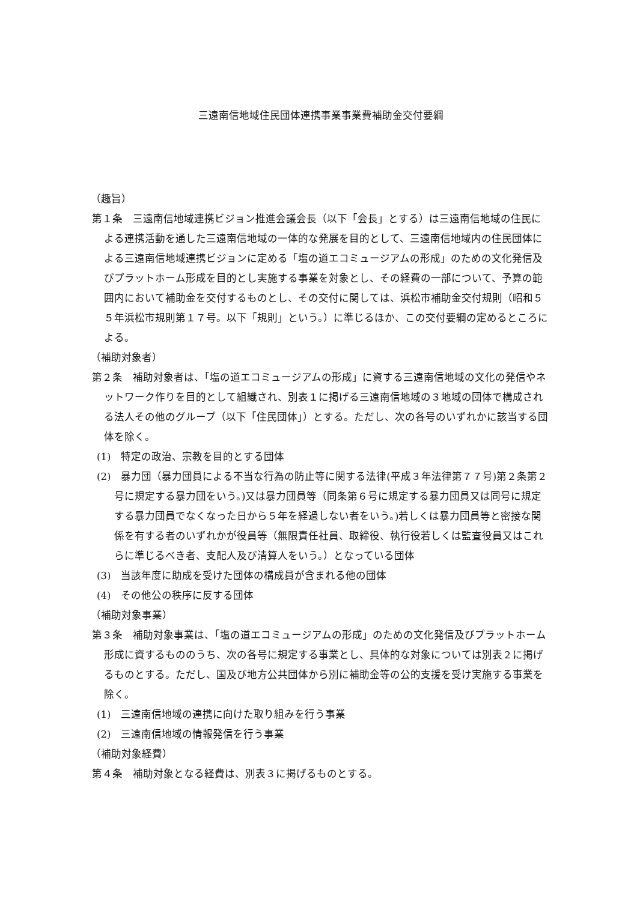三遠南信地域住民団体連携事業事業費補助金交付要綱
（趣旨）
第１条　三遠南信地域連携ビジョン推進会議会長（以下「会長」とする）は三遠南信地域の住民による連携活動を通した三遠南信地域の一体的な発展を目的として、三遠南信地域内の住民団体による三遠南信地域連携ビジョンに定める「塩の道エコミュージアムの形成」のための文化発信及びプラットホーム形成を目的とし実施する事業を対象とし、その経費の一部について、予算の範囲内において補助金を交付するものとし、その交付に関しては、浜松市補助金交付規則（昭和５５年浜松市規則第１７号。以下「規則」という。）に準じるほか、この交付要綱の定めるところによる。
（補助対象者）
第２条　補助対象者は、「塩の道エコミュージアムの形成」に資する三遠南信地域の文化の発信やネットワーク作りを目的として組織され、別表１に掲げる三遠南信地域の３地域の団体で構成される法人その他のグループ（以下「住民団体」）とする。ただし、次の各号のいずれかに該当する団体を除く。
(1)　特定の政治、宗教を目的とする団体
(2)　暴力団（暴力団員による不当な行為の防止等に関する法律(平成３年法律第７７号)第２条第２号に規定する暴力団をいう。)又は暴力団員等（同条第６号に規定する暴力団員又は同号に規定する暴力団員でなくなった日から５年を経過しない者をいう。)若しくは暴力団員等と密接な関係を有する者のいずれかが役員等（無限責任社員、取締役、執行役若しくは監査役員又はこれらに準じるべき者、支配人及び清算人をいう。）となっている団体
(3)　当該年度に助成を受けた団体の構成員が含まれる他の団体
(4)　その他公の秩序に反する団体
（補助対象事業）
第３条　補助対象事業は、「塩の道エコミュージアムの形成」のための文化発信及びプラットホーム形成に資するもののうち、次の各号に規定する事業とし、具体的な対象については別表２に掲げるものとする。ただし、国及び地方公共団体から別に補助金等の公的支援を受け実施する事業を除く。
(1)　三遠南信地域の連携に向けた取り組みを行う事業
(2)　三遠南信地域の情報発信を行う事業
（補助対象経費）
第４条　補助対象となる経費は、別表３に掲げるものとする。